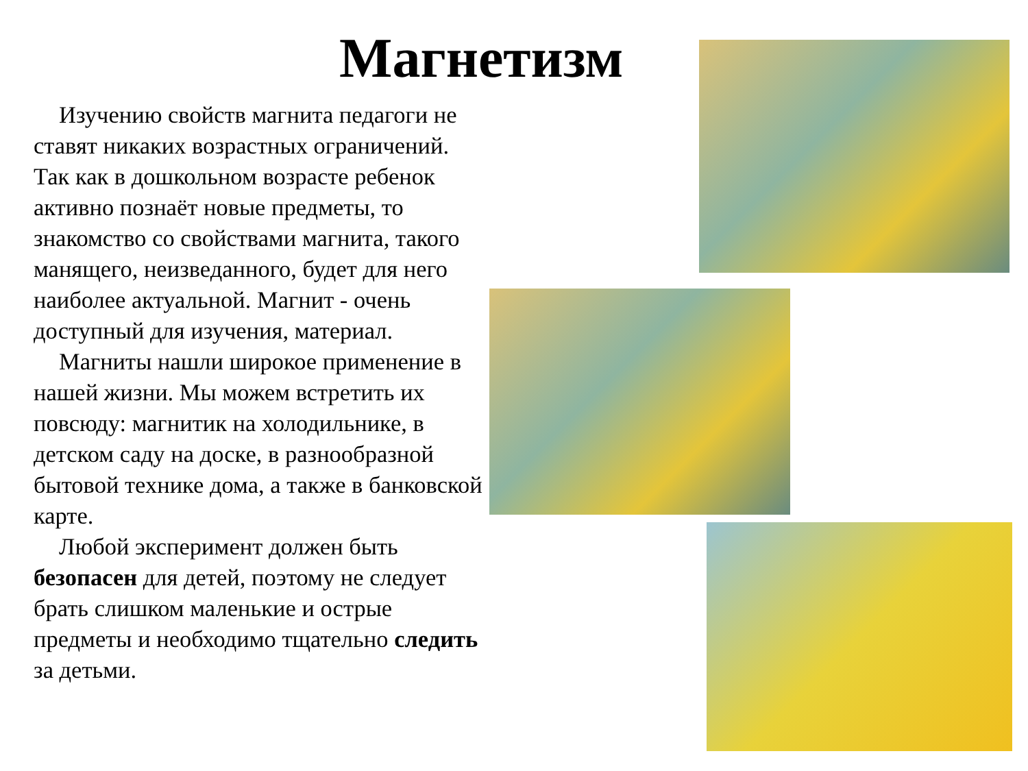Магнетизм
Изучению свойств магнита педагоги не ставят никаких возрастных ограничений. Так как в дошкольном возрасте ребенок активно познаёт новые предметы, то знакомство со свойствами магнита, такого манящего, неизведанного, будет для него наиболее актуальной. Магнит - очень доступный для изучения, материал.
Магниты нашли широкое применение в нашей жизни. Мы можем встретить их повсюду: магнитик на холодильнике, в детском саду на доске, в разнообразной бытовой технике дома, а также в банковской карте.
Любой эксперимент должен быть безопасен для детей, поэтому не следует брать слишком маленькие и острые предметы и необходимо тщательно следить за детьми.